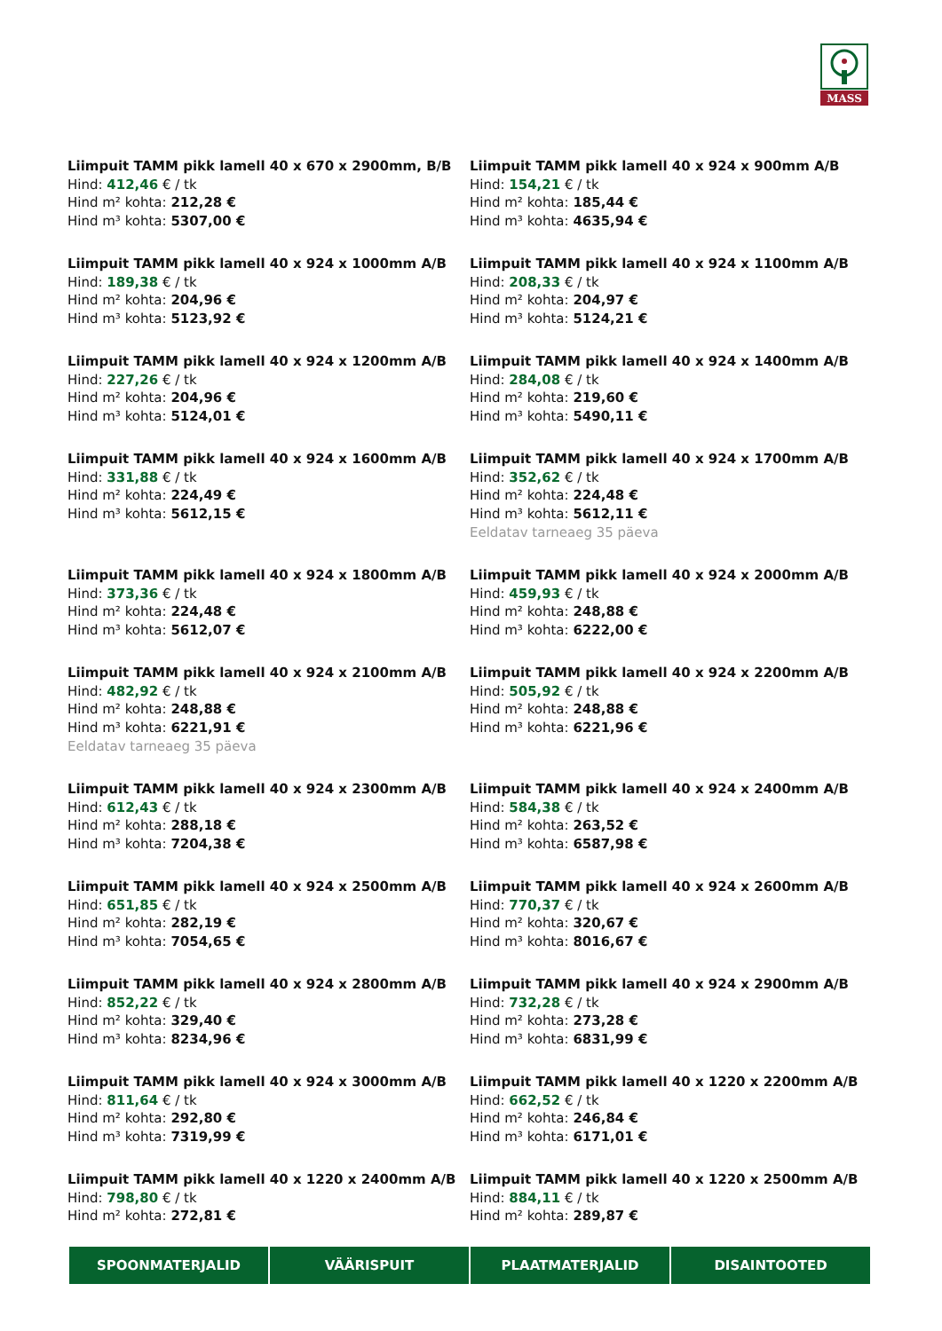MASS
Liimpuit TAMM pikk lamell 40 x 670 x 2900mm, B/B
Hind: 412,46 € / tk
Hind m² kohta: 212,28 €
Hind m³ kohta: 5307,00 €
Liimpuit TAMM pikk lamell 40 x 924 x 900mm A/B
Hind: 154,21 € / tk
Hind m² kohta: 185,44 €
Hind m³ kohta: 4635,94 €
Liimpuit TAMM pikk lamell 40 x 924 x 1000mm A/B
Hind: 189,38 € / tk
Hind m² kohta: 204,96 €
Hind m³ kohta: 5123,92 €
Liimpuit TAMM pikk lamell 40 x 924 x 1100mm A/B
Hind: 208,33 € / tk
Hind m² kohta: 204,97 €
Hind m³ kohta: 5124,21 €
Liimpuit TAMM pikk lamell 40 x 924 x 1200mm A/B
Hind: 227,26 € / tk
Hind m² kohta: 204,96 €
Hind m³ kohta: 5124,01 €
Liimpuit TAMM pikk lamell 40 x 924 x 1400mm A/B
Hind: 284,08 € / tk
Hind m² kohta: 219,60 €
Hind m³ kohta: 5490,11 €
Liimpuit TAMM pikk lamell 40 x 924 x 1600mm A/B
Hind: 331,88 € / tk
Hind m² kohta: 224,49 €
Hind m³ kohta: 5612,15 €
Liimpuit TAMM pikk lamell 40 x 924 x 1700mm A/B
Hind: 352,62 € / tk
Hind m² kohta: 224,48 €
Hind m³ kohta: 5612,11 €
Eeldatav tarneaeg 35 päeva
Liimpuit TAMM pikk lamell 40 x 924 x 1800mm A/B
Hind: 373,36 € / tk
Hind m² kohta: 224,48 €
Hind m³ kohta: 5612,07 €
Liimpuit TAMM pikk lamell 40 x 924 x 2000mm A/B
Hind: 459,93 € / tk
Hind m² kohta: 248,88 €
Hind m³ kohta: 6222,00 €
Liimpuit TAMM pikk lamell 40 x 924 x 2100mm A/B
Hind: 482,92 € / tk
Hind m² kohta: 248,88 €
Hind m³ kohta: 6221,91 €
Eeldatav tarneaeg 35 päeva
Liimpuit TAMM pikk lamell 40 x 924 x 2200mm A/B
Hind: 505,92 € / tk
Hind m² kohta: 248,88 €
Hind m³ kohta: 6221,96 €
Liimpuit TAMM pikk lamell 40 x 924 x 2300mm A/B
Hind: 612,43 € / tk
Hind m² kohta: 288,18 €
Hind m³ kohta: 7204,38 €
Liimpuit TAMM pikk lamell 40 x 924 x 2400mm A/B
Hind: 584,38 € / tk
Hind m² kohta: 263,52 €
Hind m³ kohta: 6587,98 €
Liimpuit TAMM pikk lamell 40 x 924 x 2500mm A/B
Hind: 651,85 € / tk
Hind m² kohta: 282,19 €
Hind m³ kohta: 7054,65 €
Liimpuit TAMM pikk lamell 40 x 924 x 2600mm A/B
Hind: 770,37 € / tk
Hind m² kohta: 320,67 €
Hind m³ kohta: 8016,67 €
Liimpuit TAMM pikk lamell 40 x 924 x 2800mm A/B
Hind: 852,22 € / tk
Hind m² kohta: 329,40 €
Hind m³ kohta: 8234,96 €
Liimpuit TAMM pikk lamell 40 x 924 x 2900mm A/B
Hind: 732,28 € / tk
Hind m² kohta: 273,28 €
Hind m³ kohta: 6831,99 €
Liimpuit TAMM pikk lamell 40 x 924 x 3000mm A/B
Hind: 811,64 € / tk
Hind m² kohta: 292,80 €
Hind m³ kohta: 7319,99 €
Liimpuit TAMM pikk lamell 40 x 1220 x 2200mm A/B
Hind: 662,52 € / tk
Hind m² kohta: 246,84 €
Hind m³ kohta: 6171,01 €
Liimpuit TAMM pikk lamell 40 x 1220 x 2400mm A/B
Hind: 798,80 € / tk
Hind m² kohta: 272,81 €
Liimpuit TAMM pikk lamell 40 x 1220 x 2500mm A/B
Hind: 884,11 € / tk
Hind m² kohta: 289,87 €
SPOONMATERJALID VÄÄRISPUIT PLAATMATERJALID DISAINTOOTED